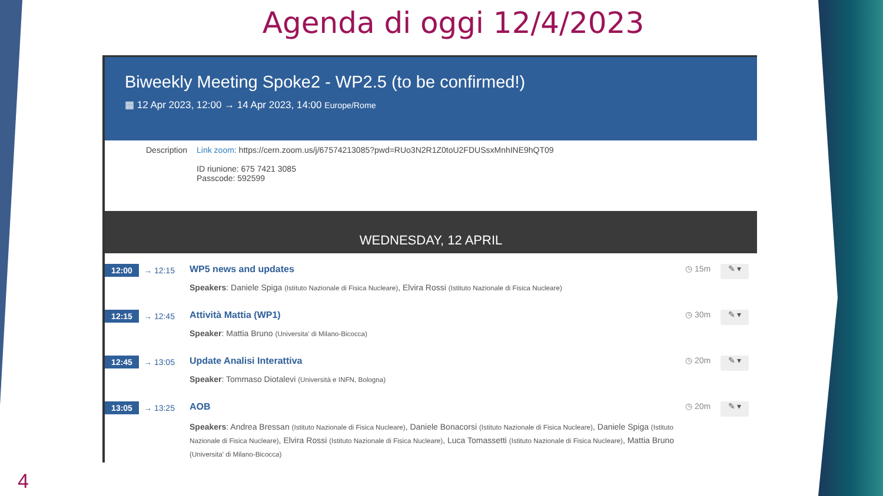Agenda di oggi 12/4/2023
Biweekly Meeting Spoke2 - WP2.5 (to be confirmed!)
▦ 12 Apr 2023, 12:00 → 14 Apr 2023, 14:00 Europe/Rome
Description Link zoom: https://cern.zoom.us/j/67574213085?pwd=RUo3N2R1Z0toU2FDUSsxMnhINE9hQT09
ID riunione: 675 7421 3085
Passcode: 592599
WEDNESDAY, 12 APRIL
12:00
→ 12:15
WP5 news and updates
Speakers: Daniele Spiga (Istituto Nazionale di Fisica Nucleare), Elvira Rossi (Istituto Nazionale di Fisica Nucleare)
◷ 15m
✎ ▾
12:15
→ 12:45
Attività Mattia (WP1)
Speaker: Mattia Bruno (Universita' di Milano-Bicocca)
◷ 30m
✎ ▾
12:45
→ 13:05
Update Analisi Interattiva
Speaker: Tommaso Diotalevi (Università e INFN, Bologna)
◷ 20m
✎ ▾
13:05
→ 13:25
AOB
Speakers: Andrea Bressan (Istituto Nazionale di Fisica Nucleare), Daniele Bonacorsi (Istituto Nazionale di Fisica Nucleare), Daniele Spiga (Istituto Nazionale di Fisica Nucleare), Elvira Rossi (Istituto Nazionale di Fisica Nucleare), Luca Tomassetti (Istituto Nazionale di Fisica Nucleare), Mattia Bruno (Universita' di Milano-Bicocca)
◷ 20m
✎ ▾
4